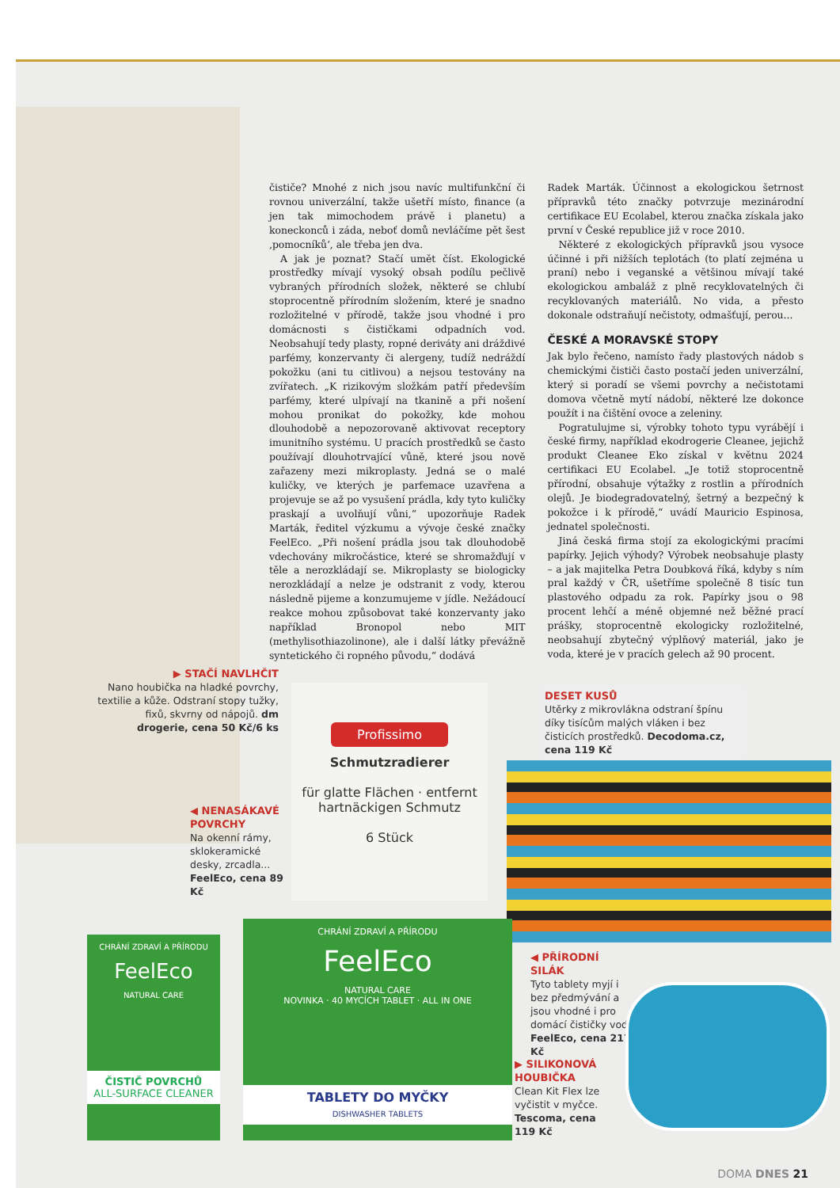čističe? Mnohé z nich jsou navíc multifunkční či rovnou univerzální, takže ušetří místo, finance (a jen tak mimochodem právě i planetu) a koneckonců i záda, neboť domů nevláčíme pět šest ‚pomocníků‘, ale třeba jen dva.
A jak je poznat? Stačí umět číst. Ekologické prostředky mívají vysoký obsah podílu pečlivě vybraných přírodních složek, některé se chlubí stoprocentně přírodním složením, které je snadno rozložitelné v přírodě, takže jsou vhodné i pro domácnosti s čističkami odpadních vod. Neobsahují tedy plasty, ropné deriváty ani dráždivé parfémy, konzervanty či alergeny, tudíž nedráždí pokožku (ani tu citlivou) a nejsou testovány na zvířatech. „K rizikovým složkám patří především parfémy, které ulpívají na tkanině a při nošení mohou pronikat do pokožky, kde mohou dlouhodobě a nepozorovaně aktivovat receptory imunitního systému. U pracích prostředků se často používají dlouhotrvající vůně, které jsou nově zařazeny mezi mikroplasty. Jedná se o malé kuličky, ve kterých je parfemace uzavřena a projevuje se až po vysušení prádla, kdy tyto kuličky praskají a uvolňují vůni,“ upozorňuje Radek Marták, ředitel výzkumu a vývoje české značky FeelEco. „Při nošení prádla jsou tak dlouhodobě vdechovány mikročástice, které se shromažďují v těle a nerozkládají se. Mikroplasty se biologicky nerozkládají a nelze je odstranit z vody, kterou následně pijeme a konzumujeme v jídle. Nežádoucí reakce mohou způsobovat také konzervanty jako například Bronopol nebo MIT (methylisothiazolinone), ale i další látky převážně syntetického či ropného původu,“ dodává
Radek Marták. Účinnost a ekologickou šetrnost přípravků této značky potvrzuje mezinárodní certifikace EU Ecolabel, kterou značka získala jako první v České republice již v roce 2010.
Některé z ekologických přípravků jsou vysoce účinné i při nižších teplotách (to platí zejména u praní) nebo i veganské a většinou mívají také ekologickou ambaláž z plně recyklovatelných či recyklovaných materiálů. No vida, a přesto dokonale odstraňují nečistoty, odmašťují, perou...
ČESKÉ A MORAVSKÉ STOPY
Jak bylo řečeno, namísto řady plastových nádob s chemickými čističi často postačí jeden univerzální, který si poradí se všemi povrchy a nečistotami domova včetně mytí nádobí, některé lze dokonce použít i na čištění ovoce a zeleniny.
Pogratulujme si, výrobky tohoto typu vyrábějí i české firmy, například ekodrogerie Cleanee, jejichž produkt Cleanee Eko získal v květnu 2024 certifikaci EU Ecolabel. „Je totiž stoprocentně přírodní, obsahuje výtažky z rostlin a přírodních olejů. Je biodegradovatelný, šetrný a bezpečný k pokožce i k přírodě,“ uvádí Mauricio Espinosa, jednatel společnosti.
Jiná česká firma stojí za ekologickými pracími papírky. Jejich výhody? Výrobek neobsahuje plasty – a jak majitelka Petra Doubková říká, kdyby s ním pral každý v ČR, ušetříme společně 8 tisíc tun plastového odpadu za rok. Papírky jsou o 98 procent lehčí a méně objemné než běžné prací prášky, stoprocentně ekologicky rozložitelné, neobsahují zbytečný výplňový materiál, jako je voda, které je v pracích gelech až 90 procent.
▶ STAČÍ NAVLHČIT
Nano houbička na hladké povrchy, textilie a kůže. Odstraní stopy tužky, fixů, skvrny od nápojů. dm drogerie, cena 50 Kč/6 ks
Profissimo
Schmutzradierer
für glatte Flächen · entfernt hartnäckigen Schmutz
6 Stück
◀ NENASÁKAVÉ POVRCHY
Na okenní rámy, sklokeramické desky, zrcadla... FeelEco, cena 89 Kč
DESET KUSŮ
Utěrky z mikrovlákna odstraní špínu díky tisícům malých vláken i bez čisticích prostředků. Decodoma.cz, cena 119 Kč
CHRÁNÍ ZDRAVÍ A PŘÍRODU
FeelEco
NATURAL CARE
ČISTIČ POVRCHŮ
ALL-SURFACE CLEANER
CHRÁNÍ ZDRAVÍ A PŘÍRODU
FeelEco
NATURAL CARE
NOVINKA · 40 MYCÍCH TABLET · ALL IN ONE
TABLETY DO MYČKY
DISHWASHER TABLETS
◀ PŘÍRODNÍ SILÁK
Tyto tablety myjí i bez předmývání a jsou vhodné i pro domácí čističky vod. FeelEco, cena 217 Kč
▶ SILIKONOVÁ HOUBIČKA
Clean Kit Flex lze vyčistit v myčce. Tescoma, cena 119 Kč
DOMA DNES 21